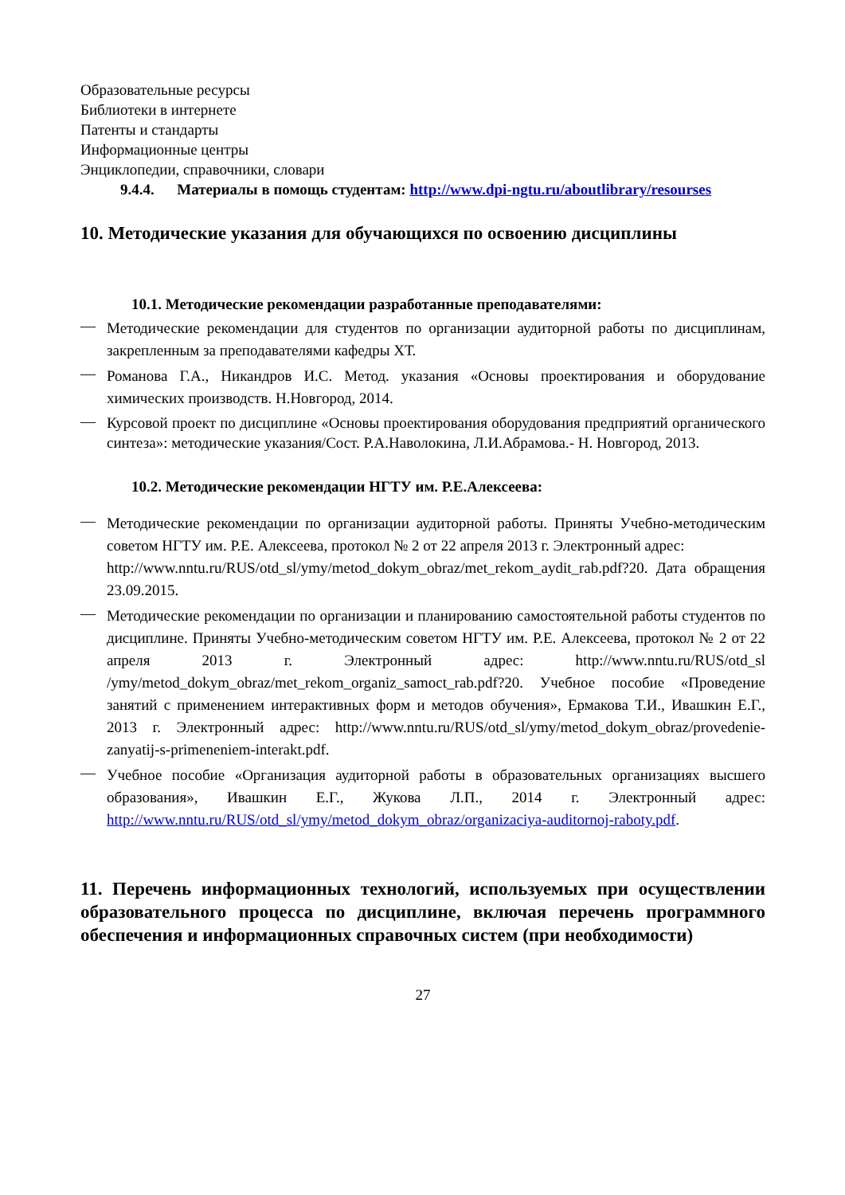Образовательные ресурсы
Библиотеки в интернете
Патенты и стандарты
Информационные центры
Энциклопедии, справочники, словари
9.4.4. Материалы в помощь студентам: http://www.dpi-ngtu.ru/aboutlibrary/resourses
10. Методические указания для обучающихся по освоению дисциплины
10.1. Методические рекомендации разработанные преподавателями:
— Методические рекомендации для студентов по организации аудиторной работы по дисциплинам, закрепленным за преподавателями кафедры ХТ.
— Романова Г.А., Никандров И.С. Метод. указания «Основы проектирования и оборудование химических производств. Н.Новгород, 2014.
— Курсовой проект по дисциплине «Основы проектирования оборудования предприятий органического синтеза»: методические указания/Сост. Р.А.Наволокина, Л.И.Абрамова.- Н. Новгород, 2013.
10.2. Методические рекомендации НГТУ им. Р.Е.Алексеева:
— Методические рекомендации по организации аудиторной работы. Приняты Учебно-методическим советом НГТУ им. Р.Е. Алексеева, протокол № 2 от 22 апреля 2013 г. Электронный адрес:
http://www.nntu.ru/RUS/otd_sl/ymy/metod_dokym_obraz/met_rekom_aydit_rab.pdf?20. Дата обращения 23.09.2015.
— Методические рекомендации по организации и планированию самостоятельной работы студентов по дисциплине. Приняты Учебно-методическим советом НГТУ им. Р.Е. Алексеева, протокол № 2 от 22 апреля 2013 г. Электронный адрес: http://www.nntu.ru/RUS/otd_sl /ymy/metod_dokym_obraz/met_rekom_organiz_samoct_rab.pdf?20. Учебное пособие «Проведение занятий с применением интерактивных форм и методов обучения», Ермакова Т.И., Ивашкин Е.Г., 2013 г. Электронный адрес: http://www.nntu.ru/RUS/otd_sl/ymy/metod_dokym_obraz/provedenie-zanyatij-s-primeneniem-interakt.pdf.
— Учебное пособие «Организация аудиторной работы в образовательных организациях высшего образования», Ивашкин Е.Г., Жукова Л.П., 2014 г. Электронный адрес: http://www.nntu.ru/RUS/otd_sl/ymy/metod_dokym_obraz/organizaciya-auditornoj-raboty.pdf.
11. Перечень информационных технологий, используемых при осуществлении образовательного процесса по дисциплине, включая перечень программного обеспечения и информационных справочных систем (при необходимости)
27